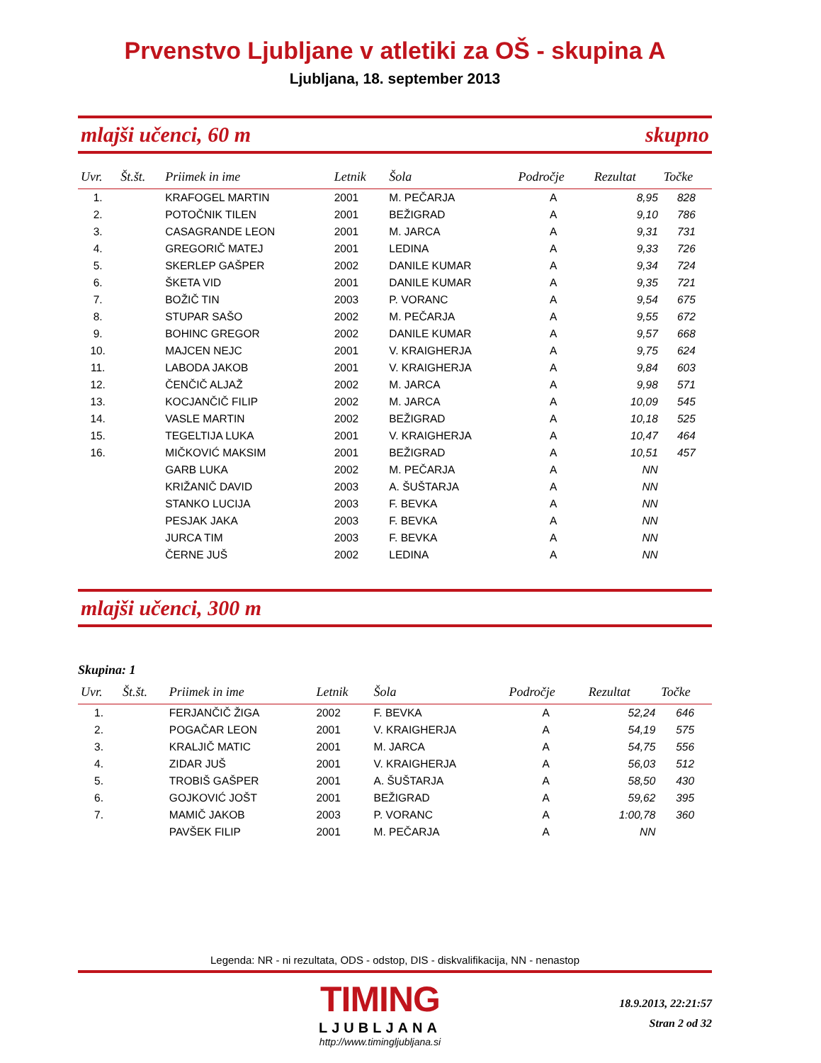Prvenstvo Ljubljane v atletiki za OŠ - skupina A
Ljubljana, 18. september 2013
mlajši učenci, 60 m skupno
| Uvr. | Št.št. | Priimek in ime | Letnik | Šola | Področje | Rezultat | Točke |
| --- | --- | --- | --- | --- | --- | --- | --- |
| 1. | | KRAFOGEL MARTIN | 2001 | M. PEČARJA | A | 8,95 | 828 |
| 2. | | POTOČNIK TILEN | 2001 | BEŽIGRAD | A | 9,10 | 786 |
| 3. | | CASAGRANDE LEON | 2001 | M. JARCA | A | 9,31 | 731 |
| 4. | | GREGORIČ MATEJ | 2001 | LEDINA | A | 9,33 | 726 |
| 5. | | SKERLEP GAŠPER | 2002 | DANILE KUMAR | A | 9,34 | 724 |
| 6. | | ŠKETA VID | 2001 | DANILE KUMAR | A | 9,35 | 721 |
| 7. | | BOŽIČ TIN | 2003 | P. VORANC | A | 9,54 | 675 |
| 8. | | STUPAR SAŠO | 2002 | M. PEČARJA | A | 9,55 | 672 |
| 9. | | BOHINC GREGOR | 2002 | DANILE KUMAR | A | 9,57 | 668 |
| 10. | | MAJCEN NEJC | 2001 | V. KRAIGHERJA | A | 9,75 | 624 |
| 11. | | LABODA JAKOB | 2001 | V. KRAIGHERJA | A | 9,84 | 603 |
| 12. | | ČENČIČ ALJAŽ | 2002 | M. JARCA | A | 9,98 | 571 |
| 13. | | KOCJANČIČ FILIP | 2002 | M. JARCA | A | 10,09 | 545 |
| 14. | | VASLE MARTIN | 2002 | BEŽIGRAD | A | 10,18 | 525 |
| 15. | | TEGELTIJA LUKA | 2001 | V. KRAIGHERJA | A | 10,47 | 464 |
| 16. | | MIČKOVIĆ MAKSIM | 2001 | BEŽIGRAD | A | 10,51 | 457 |
| | | GARB LUKA | 2002 | M. PEČARJA | A | NN | |
| | | KRIŽANIČ DAVID | 2003 | A. ŠUŠTARJA | A | NN | |
| | | STANKO LUCIJA | 2003 | F. BEVKA | A | NN | |
| | | PESJAK JAKA | 2003 | F. BEVKA | A | NN | |
| | | JURCA TIM | 2003 | F. BEVKA | A | NN | |
| | | ČERNE JUŠ | 2002 | LEDINA | A | NN | |
mlajši učenci, 300 m
Skupina: 1
| Uvr. | Št.št. | Priimek in ime | Letnik | Šola | Področje | Rezultat | Točke |
| --- | --- | --- | --- | --- | --- | --- | --- |
| 1. | | FERJANČIČ ŽIGA | 2002 | F. BEVKA | A | 52,24 | 646 |
| 2. | | POGAČAR LEON | 2001 | V. KRAIGHERJA | A | 54,19 | 575 |
| 3. | | KRALJIČ MATIC | 2001 | M. JARCA | A | 54,75 | 556 |
| 4. | | ZIDAR JUŠ | 2001 | V. KRAIGHERJA | A | 56,03 | 512 |
| 5. | | TROBIŠ GAŠPER | 2001 | A. ŠUŠTARJA | A | 58,50 | 430 |
| 6. | | GOJKOVIĆ JOŠT | 2001 | BEŽIGRAD | A | 59,62 | 395 |
| 7. | | MAMIČ JAKOB | 2003 | P. VORANC | A | 1:00,78 | 360 |
| | | PAVŠEK FILIP | 2001 | M. PEČARJA | A | NN | |
Legenda: NR - ni rezultata, ODS - odstop, DIS - diskvalifikacija, NN - nenastop
TIMING
LJUBLJANA
http://www.timingljubljana.si
18.9.2013, 22:21:57
Stran 2 od 32